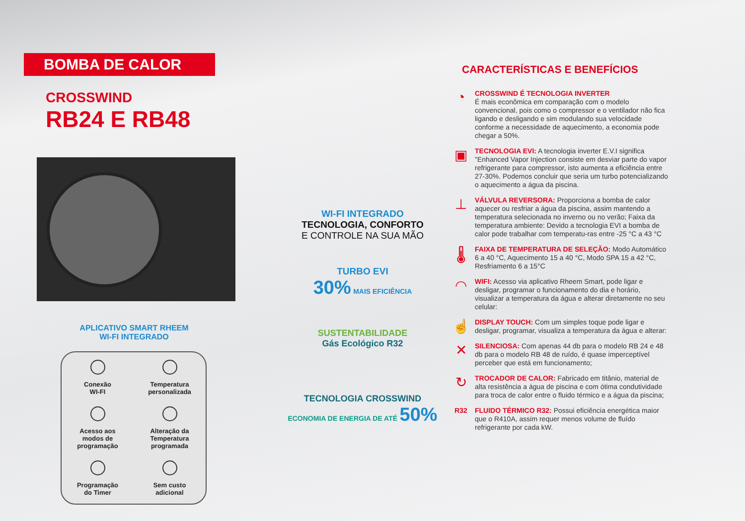BOMBA DE CALOR
CROSSWIND
RB24 E RB48
APLICATIVO SMART RHEEM
WI-FI INTEGRADO
Conexão
WI-FI
Temperatura
personalizada
Acesso aos
modos de
programação
Alteração da
Temperatura
programada
Programação
do Timer
Sem custo
adicional
WI-FI INTEGRADO
TECNOLOGIA, CONFORTO
E CONTROLE NA SUA MÃO
TURBO EVI
30% MAIS EFICIÊNCIA
SUSTENTABILIDADE
Gás Ecológico R32
TECNOLOGIA CROSSWIND
ECONOMIA DE ENERGIA DE ATÉ 50%
CARACTERÍSTICAS E BENEFÍCIOS
◔
CROSSWIND É TECNOLOGIA INVERTER
É mais econômica em comparação com o modelo convencional, pois como o compressor e o ventilador não fica ligando e desligando e sim modulando sua velocidade conforme a necessidade de aquecimento, a economia pode chegar a 50%.
▣
TECNOLOGIA EVI: A tecnologia inverter E.V.I significa "Enhanced Vapor Injection consiste em desviar parte do vapor refrigerante para compressor, isto aumenta a eficiência entre 27-30%. Podemos concluir que seria um turbo potencializando o aquecimento a água da piscina.
⊥
VÁLVULA REVERSORA: Proporciona a bomba de calor aquecer ou resfriar a água da piscina, assim mantendo a temperatura selecionada no inverno ou no verão; Faixa da temperatura ambiente: Devido a tecnologia EVI a bomba de calor pode trabalhar com temperatu-ras entre -25 °C a 43 °C
🌡
FAIXA DE TEMPERATURA DE SELEÇÃO: Modo Automático 6 a 40 °C, Aquecimento 15 a 40 °C, Modo SPA 15 a 42 °C, Resfriamento 6 a 15°C
◠
WIFI: Acesso via aplicativo Rheem Smart, pode ligar e desligar, programar o funcionamento do dia e horário, visualizar a temperatura da água e alterar diretamente no seu celular:
☝
DISPLAY TOUCH: Com um simples toque pode ligar e desligar, programar, visualiza a temperatura da água e alterar:
✕
SILENCIOSA: Com apenas 44 db para o modelo RB 24 e 48 db para o modelo RB 48 de ruído, é quase imperceptível perceber que está em funcionamento;
↻
TROCADOR DE CALOR: Fabricado em titânio, material de alta resistência a água de piscina e com ótima condutividade para troca de calor entre o fluido térmico e a água da piscina;
R32
FLUIDO TÉRMICO R32: Possui eficiência energética maior que o R410A, assim requer menos volume de fluído refrigerante por cada kW.